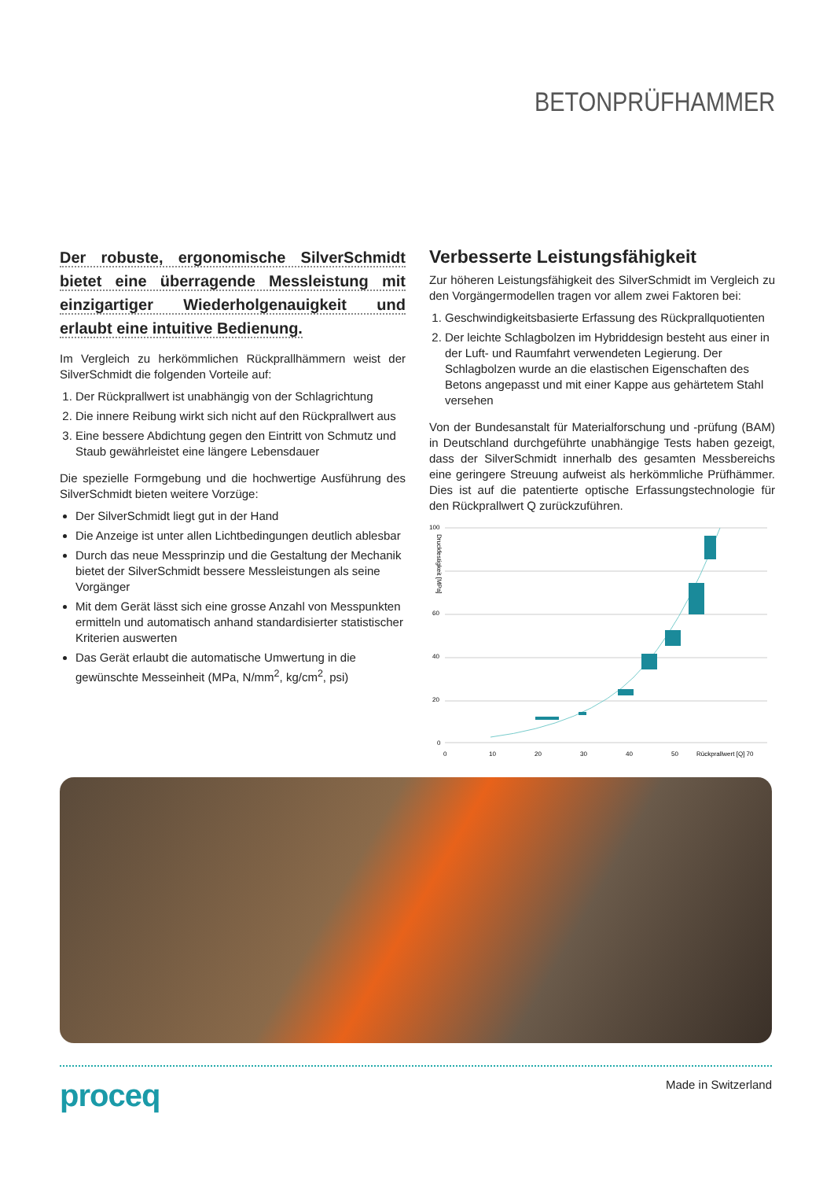BETONPRÜFHAMMER
Der robuste, ergonomische SilverSchmidt bietet eine überragende Messleistung mit einzigartiger Wiederholgenauigkeit und erlaubt eine intuitive Bedienung.
Im Vergleich zu herkömmlichen Rückprallhämmern weist der SilverSchmidt die folgenden Vorteile auf:
1. Der Rückprallwert ist unabhängig von der Schlagrichtung
2. Die innere Reibung wirkt sich nicht auf den Rückprallwert aus
3. Eine bessere Abdichtung gegen den Eintritt von Schmutz und Staub gewährleistet eine längere Lebensdauer
Die spezielle Formgebung und die hochwertige Ausführung des SilverSchmidt bieten weitere Vorzüge:
Der SilverSchmidt liegt gut in der Hand
Die Anzeige ist unter allen Lichtbedingungen deutlich ablesbar
Durch das neue Messprinzip und die Gestaltung der Mechanik bietet der SilverSchmidt bessere Messleistungen als seine Vorgänger
Mit dem Gerät lässt sich eine grosse Anzahl von Messpunkten ermitteln und automatisch anhand standardisierter statistischer Kriterien auswerten
Das Gerät erlaubt die automatische Umwertung in die gewünschte Messeinheit (MPa, N/mm<sup>2</sup>, kg/cm<sup>2</sup>, psi)
Verbesserte Leistungsfähigkeit
Zur höheren Leistungsfähigkeit des SilverSchmidt im Vergleich zu den Vorgängermodellen tragen vor allem zwei Faktoren bei:
1. Geschwindigkeitsbasierte Erfassung des Rückprallquotienten
2. Der leichte Schlagbolzen im Hybriddesign besteht aus einer in der Luft- und Raumfahrt verwendeten Legierung. Der Schlagbolzen wurde an die elastischen Eigenschaften des Betons angepasst und mit einer Kappe aus gehärtetem Stahl versehen
Von der Bundesanstalt für Materialforschung und -prüfung (BAM) in Deutschland durchgeführte unabhängige Tests haben gezeigt, dass der SilverSchmidt innerhalb des gesamten Messbereichs eine geringere Streuung aufweist als herkömmliche Prüfhämmer. Dies ist auf die patentierte optische Erfassungstechnologie für den Rückprallwert Q zurückzuführen.
100
60
40
20
0
0
10
20
30
40
50
Rückprallwert [Q] 70
Druckfestigkeit [MPa]
proceq
Made in Switzerland